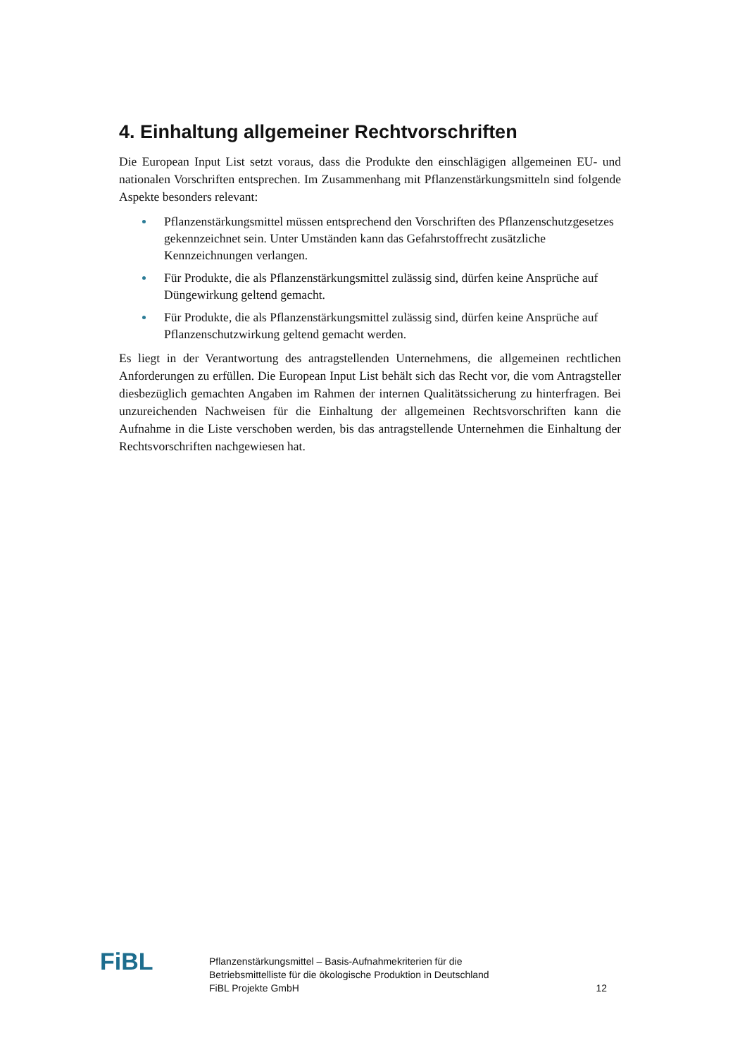4. Einhaltung allgemeiner Rechtvorschriften
Die European Input List setzt voraus, dass die Produkte den einschlägigen allgemeinen EU- und nationalen Vorschriften entsprechen. Im Zusammenhang mit Pflanzenstärkungs­mitteln sind folgende Aspekte besonders relevant:
Pflanzenstärkungsmittel müssen entsprechend den Vorschriften des Pflanzen­schutzgesetzes gekennzeichnet sein. Unter Umständen kann das Gefahrstoffrecht zusätzliche Kennzeichnungen verlangen.
Für Produkte, die als Pflanzenstärkungsmittel zulässig sind, dürfen keine Ansprü­che auf Düngewirkung geltend gemacht.
Für Produkte, die als Pflanzenstärkungsmittel zulässig sind, dürfen keine Ansprü­che auf Pflanzenschutzwirkung geltend gemacht werden.
Es liegt in der Verantwortung des antragstellenden Unternehmens, die allgemeinen rechtlichen Anforderungen zu erfüllen. Die European Input List behält sich das Recht vor, die vom Antragsteller diesbezüglich gemachten Angaben im Rahmen der internen Qualitätssicherung zu hinterfragen. Bei unzureichenden Nachweisen für die Einhaltung der allgemeinen Rechtsvorschriften kann die Aufnahme in die Liste verschoben werden, bis das antragstellende Unternehmen die Einhaltung der Rechtsvorschriften nachgewiesen hat.
FiBL
Pflanzenstärkungsmittel – Basis-Aufnahmekriterien für die
Betriebsmittelliste für die ökologische Produktion in Deutschland
FiBL Projekte GmbH
12